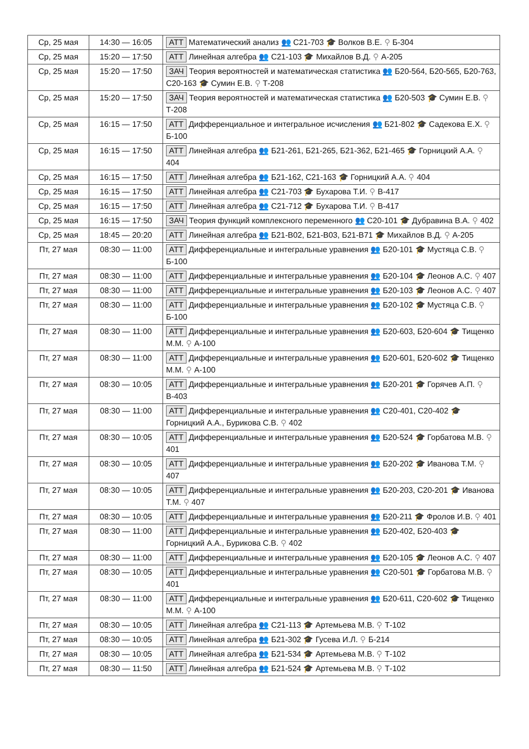| Ср, 25 мая | 14:30 — 16:05 | АТТ Математический анализ 👥 С21-703 🎓 Волков В.Е. ⚲ Б-304 |
| Ср, 25 мая | 15:20 — 17:50 | АТТ Линейная алгебра 👥 С21-103 🎓 Михайлов В.Д. ⚲ А-205 |
| Ср, 25 мая | 15:20 — 17:50 | ЗАЧ Теория вероятностей и математическая статистика 👥 Б20-564, Б20-565, Б20-763, С20-163 🎓 Сумин Е.В. ⚲ Т-208 |
| Ср, 25 мая | 15:20 — 17:50 | ЗАЧ Теория вероятностей и математическая статистика 👥 Б20-503 🎓 Сумин Е.В. ⚲ Т-208 |
| Ср, 25 мая | 16:15 — 17:50 | АТТ Дифференциальное и интегральное исчисления 👥 Б21-802 🎓 Садекова Е.Х. ⚲ Б-100 |
| Ср, 25 мая | 16:15 — 17:50 | АТТ Линейная алгебра 👥 Б21-261, Б21-265, Б21-362, Б21-465 🎓 Горницкий А.А. ⚲ 404 |
| Ср, 25 мая | 16:15 — 17:50 | АТТ Линейная алгебра 👥 Б21-162, С21-163 🎓 Горницкий А.А. ⚲ 404 |
| Ср, 25 мая | 16:15 — 17:50 | АТТ Линейная алгебра 👥 С21-703 🎓 Бухарова Т.И. ⚲ В-417 |
| Ср, 25 мая | 16:15 — 17:50 | АТТ Линейная алгебра 👥 С21-712 🎓 Бухарова Т.И. ⚲ В-417 |
| Ср, 25 мая | 16:15 — 17:50 | ЗАЧ Теория функций комплексного переменного 👥 С20-101 🎓 Дубравина В.А. ⚲ 402 |
| Ср, 25 мая | 18:45 — 20:20 | АТТ Линейная алгебра 👥 Б21-В02, Б21-В03, Б21-В71 🎓 Михайлов В.Д. ⚲ А-205 |
| Пт, 27 мая | 08:30 — 11:00 | АТТ Дифференциальные и интегральные уравнения 👥 Б20-101 🎓 Мустяца С.В. ⚲ Б-100 |
| Пт, 27 мая | 08:30 — 11:00 | АТТ Дифференциальные и интегральные уравнения 👥 Б20-104 🎓 Леонов А.С. ⚲ 407 |
| Пт, 27 мая | 08:30 — 11:00 | АТТ Дифференциальные и интегральные уравнения 👥 Б20-103 🎓 Леонов А.С. ⚲ 407 |
| Пт, 27 мая | 08:30 — 11:00 | АТТ Дифференциальные и интегральные уравнения 👥 Б20-102 🎓 Мустяца С.В. ⚲ Б-100 |
| Пт, 27 мая | 08:30 — 11:00 | АТТ Дифференциальные и интегральные уравнения 👥 Б20-603, Б20-604 🎓 Тищенко М.М. ⚲ А-100 |
| Пт, 27 мая | 08:30 — 11:00 | АТТ Дифференциальные и интегральные уравнения 👥 Б20-601, Б20-602 🎓 Тищенко М.М. ⚲ А-100 |
| Пт, 27 мая | 08:30 — 10:05 | АТТ Дифференциальные и интегральные уравнения 👥 Б20-201 🎓 Горячев А.П. ⚲ В-403 |
| Пт, 27 мая | 08:30 — 11:00 | АТТ Дифференциальные и интегральные уравнения 👥 С20-401, С20-402 🎓 Горницкий А.А., Бурикова С.В. ⚲ 402 |
| Пт, 27 мая | 08:30 — 10:05 | АТТ Дифференциальные и интегральные уравнения 👥 Б20-524 🎓 Горбатова М.В. ⚲ 401 |
| Пт, 27 мая | 08:30 — 10:05 | АТТ Дифференциальные и интегральные уравнения 👥 Б20-202 🎓 Иванова Т.М. ⚲ 407 |
| Пт, 27 мая | 08:30 — 10:05 | АТТ Дифференциальные и интегральные уравнения 👥 Б20-203, С20-201 🎓 Иванова Т.М. ⚲ 407 |
| Пт, 27 мая | 08:30 — 10:05 | АТТ Дифференциальные и интегральные уравнения 👥 Б20-211 🎓 Фролов И.В. ⚲ 401 |
| Пт, 27 мая | 08:30 — 11:00 | АТТ Дифференциальные и интегральные уравнения 👥 Б20-402, Б20-403 🎓 Горницкий А.А., Бурикова С.В. ⚲ 402 |
| Пт, 27 мая | 08:30 — 11:00 | АТТ Дифференциальные и интегральные уравнения 👥 Б20-105 🎓 Леонов А.С. ⚲ 407 |
| Пт, 27 мая | 08:30 — 10:05 | АТТ Дифференциальные и интегральные уравнения 👥 С20-501 🎓 Горбатова М.В. ⚲ 401 |
| Пт, 27 мая | 08:30 — 11:00 | АТТ Дифференциальные и интегральные уравнения 👥 Б20-611, С20-602 🎓 Тищенко М.М. ⚲ А-100 |
| Пт, 27 мая | 08:30 — 10:05 | АТТ Линейная алгебра 👥 С21-113 🎓 Артемьева М.В. ⚲ Т-102 |
| Пт, 27 мая | 08:30 — 10:05 | АТТ Линейная алгебра 👥 Б21-302 🎓 Гусева И.Л. ⚲ Б-214 |
| Пт, 27 мая | 08:30 — 10:05 | АТТ Линейная алгебра 👥 Б21-534 🎓 Артемьева М.В. ⚲ Т-102 |
| Пт, 27 мая | 08:30 — 11:50 | АТТ Линейная алгебра 👥 Б21-524 🎓 Артемьева М.В. ⚲ Т-102 |